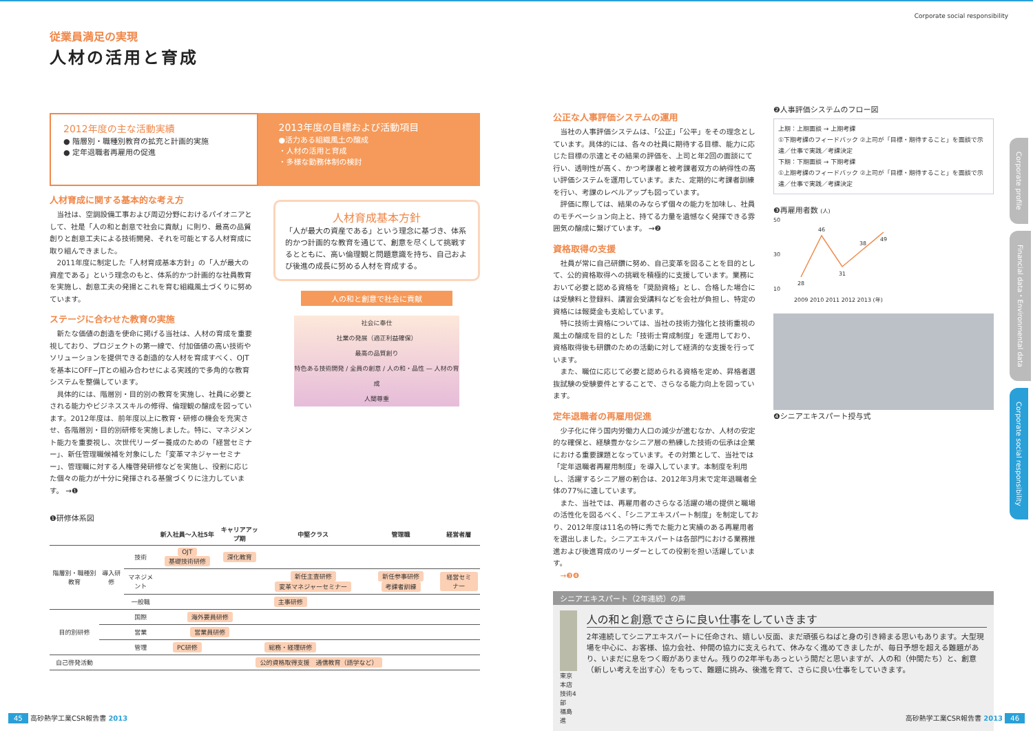Corporate social responsibility
従業員満足の実現
人材の活用と育成
2012年度の主な活動実績
● 階層別・職種別教育の拡充と計画的実施
● 定年退職者再雇用の促進
2013年度の目標および活動項目
●活力ある組織風土の醸成
・人材の活用と育成
・多様な勤務体制の検討
人材育成に関する基本的な考え方
当社は、空調設備工事および周辺分野におけるパイオニアとして、社是「人の和と創意で社会に貢献」に則り、最高の品質創りと創意工夫による技術開発、それを可能とする人材育成に取り組んできました。
2011年度に制定した「人材育成基本方針」の「人が最大の資産である」という理念のもと、体系的かつ計画的な社員教育を実施し、創意工夫の発揚とこれを育む組織風土づくりに努めています。
ステージに合わせた教育の実施
新たな価値の創造を使命に掲げる当社は、人材の育成を重要視しており、プロジェクトの第一線で、付加価値の高い技術やソリューションを提供できる創造的な人材を育成すべく、OJTを基本にOFF−JTとの組み合わせによる実践的で多角的な教育システムを整備しています。
具体的には、階層別・目的別の教育を実施し、社員に必要とされる能力やビジネススキルの修得、倫理観の醸成を図っています。2012年度は、前年度以上に教育・研修の機会を充実させ、各階層別・目的別研修を実施しました。特に、マネジメント能力を重要視し、次世代リーダー養成のための「経営セミナー」、新任管理職候補を対象にした「変革マネジャーセミナー」、管理職に対する人権啓発研修などを実施し、役割に応じた個々の能力が十分に発揮される基盤づくりに注力しています。 →❶
人材育成基本方針
「人が最大の資産である」という理念に基づき、体系的かつ計画的な教育を通じて、創意を尽くして挑戦するとともに、高い倫理観と問題意識を持ち、自己および後進の成長に努める人材を育成する。
人の和と創意で社会に貢献
社会に奉仕
社業の発展（適正利益確保）
最高の品質創り
特色ある技術開発 / 全員の創意 / 人の和・品性 — 人材の育成
人間尊重
❶研修体系図
| | | | 新入社員〜入社5年 | キャリアアップ期 | 中堅クラス | 管理職 | 経営者層 |
| --- | --- | --- | --- | --- | --- | --- | --- |
| 階層別・職種別教育 | 導入研修 | 技術 | OJT 基礎技術研修 | 深化教育 | | | |
| | | マネジメント | | | 新任主査研修 変革マネジャーセミナー | 新任参事研修 考課者訓練 | 経営セミナー |
| | | 一般職 | | 主事研修 | | | |
| 目的別研修 | | 国際 | 海外要員研修 | | | | |
| | | 営業 | 営業員研修 | | | | |
| | | 管理 | PC研修 | 総務・経理研修 | | | |
| 自己啓発活動 | | | 公的資格取得支援 通信教育（語学など） | | | | |
公正な人事評価システムの運用
当社の人事評価システムは、「公正」「公平」をその理念としています。具体的には、各々の社員に期待する目標、能力に応じた目標の示達とその結果の評価を、上司と年2回の面談にて行い、透明性が高く、かつ考課者と被考課者双方の納得性の高い評価システムを運用しています。また、定期的に考課者訓練を行い、考課のレベルアップも図っています。
評価に際しては、結果のみならず個々の能力を加味し、社員のモチベーション向上と、持てる力量を遺憾なく発揮できる雰囲気の醸成に繋げています。 →❷
資格取得の支援
社員が常に自己研鑽に努め、自己変革を図ることを目的として、公的資格取得への挑戦を積極的に支援しています。業務において必要と認める資格を「奨励資格」とし、合格した場合には受験料と登録料、講習会受講料などを会社が負担し、特定の資格には報奨金も支給しています。
特に技術士資格については、当社の技術力強化と技術重視の風土の醸成を目的とした「技術士育成制度」を運用しており、資格取得後も研鑽のための活動に対して経済的な支援を行っています。
また、職位に応じて必要と認められる資格を定め、昇格者選抜試験の受験要件とすることで、さらなる能力向上を図っています。
定年退職者の再雇用促進
少子化に伴う国内労働力人口の減少が進むなか、人材の安定的な確保と、経験豊かなシニア層の熟練した技術の伝承は企業における重要課題となっています。その対策として、当社では「定年退職者再雇用制度」を導入しています。本制度を利用し、活躍するシニア層の割合は、2012年3月末で定年退職者全体の77%に達しています。
また、当社では、再雇用者のさらなる活躍の場の提供と職場の活性化を図るべく、「シニアエキスパート制度」を制定しており、2012年度は11名の特に秀でた能力と実績のある再雇用者を選出しました。シニアエキスパートは各部門における業務推進および後進育成のリーダーとしての役割を担い活躍しています。
→❸❹
❷人事評価システムのフロー図
上期：上期面談 → 上期考課
①下期考課のフィードバック ②上司が「目標・期待すること」を面談で示達／仕事で実践／考課決定
下期：下期面談 → 下期考課
①上期考課のフィードバック ②上司が「目標・期待すること」を面談で示達／仕事で実践／考課決定
❸再雇用者数 (人)
50
30
10
28
46
31
38
49
2009 2010 2011 2012 2013 (年)
❹シニアエキスパート授与式
シニアエキスパート（2年連続）の声
東京本店
技術4部
福島　進
人の和と創意でさらに良い仕事をしていきます
2年連続してシニアエキスパートに任命され、嬉しい反面、まだ頑張らねばと身の引き締まる思いもあります。大型現場を中心に、お客様、協力会社、仲間の協力に支えられて、休みなく進めてきましたが、毎日予想を超える難題があり、いまだに息をつく暇がありません。残りの2年半もあっという間だと思いますが、人の和（仲間たち）と、創意（新しい考えを出す心）をもって、難題に挑み、後進を育て、さらに良い仕事をしていきます。
Corporate profile
Financial data・Environmental data
Corporate social responsibility
45 高砂熱学工業CSR報告書 2013 高砂熱学工業CSR報告書 2013 46